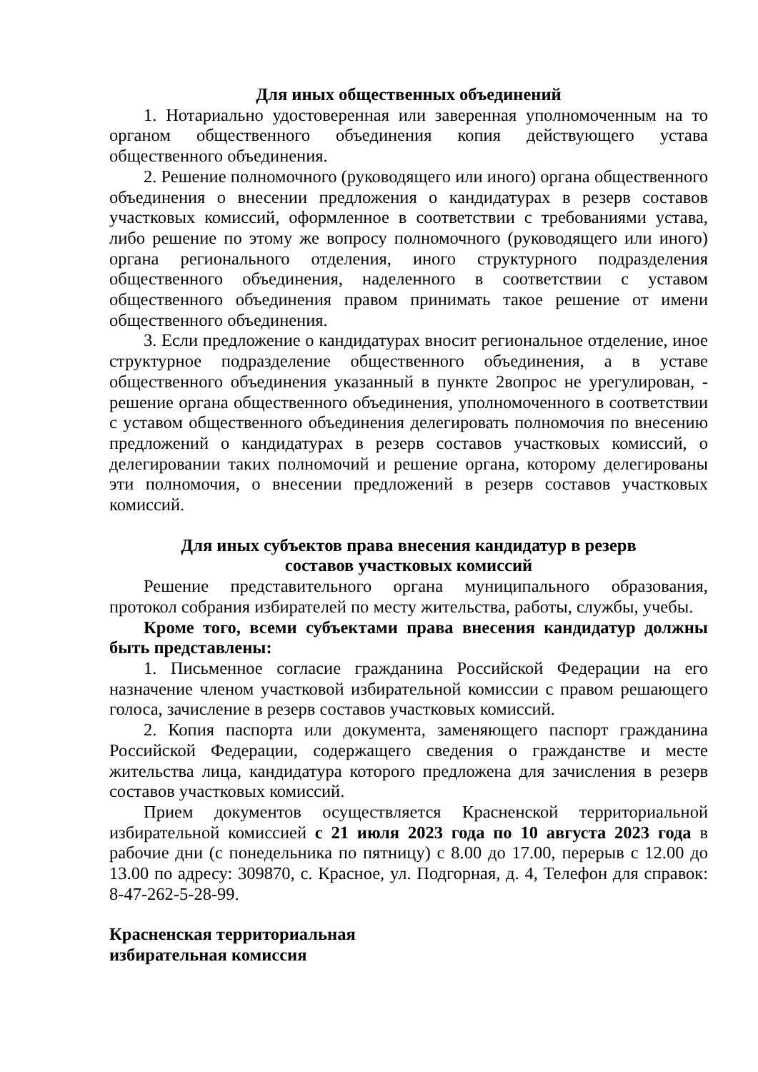Для иных общественных объединений
1. Нотариально удостоверенная или заверенная уполномоченным на то органом общественного объединения копия действующего устава общественного объединения.
2. Решение полномочного (руководящего или иного) органа общественного объединения о внесении предложения о кандидатурах в резерв составов участковых комиссий, оформленное в соответствии с требованиями устава, либо решение по этому же вопросу полномочного (руководящего или иного) органа регионального отделения, иного структурного подразделения общественного объединения, наделенного в соответствии с уставом общественного объединения правом принимать такое решение от имени общественного объединения.
3. Если предложение о кандидатурах вносит региональное отделение, иное структурное подразделение общественного объединения, а в уставе общественного объединения указанный в пункте 2вопрос не урегулирован, - решение органа общественного объединения, уполномоченного в соответствии с уставом общественного объединения делегировать полномочия по внесению предложений о кандидатурах в резерв составов участковых комиссий, о делегировании таких полномочий и решение органа, которому делегированы эти полномочия, о внесении предложений в резерв составов участковых комиссий.
Для иных субъектов права внесения кандидатур в резерв
составов участковых комиссий
Решение представительного органа муниципального образования, протокол собрания избирателей по месту жительства, работы, службы, учебы.
Кроме того, всеми субъектами права внесения кандидатур должны быть представлены:
1. Письменное согласие гражданина Российской Федерации на его назначение членом участковой избирательной комиссии с правом решающего голоса, зачисление в резерв составов участковых комиссий.
2. Копия паспорта или документа, заменяющего паспорт гражданина Российской Федерации, содержащего сведения о гражданстве и месте жительства лица, кандидатура которого предложена для зачисления в резерв составов участковых комиссий.
Прием документов осуществляется Красненской территориальной избирательной комиссией с 21 июля 2023 года по 10 августа 2023 года в рабочие дни (с понедельника по пятницу) с 8.00 до 17.00, перерыв с 12.00 до 13.00 по адресу: 309870, с. Красное, ул. Подгорная, д. 4, Телефон для справок: 8-47-262-5-28-99.
Красненская территориальная
избирательная комиссия